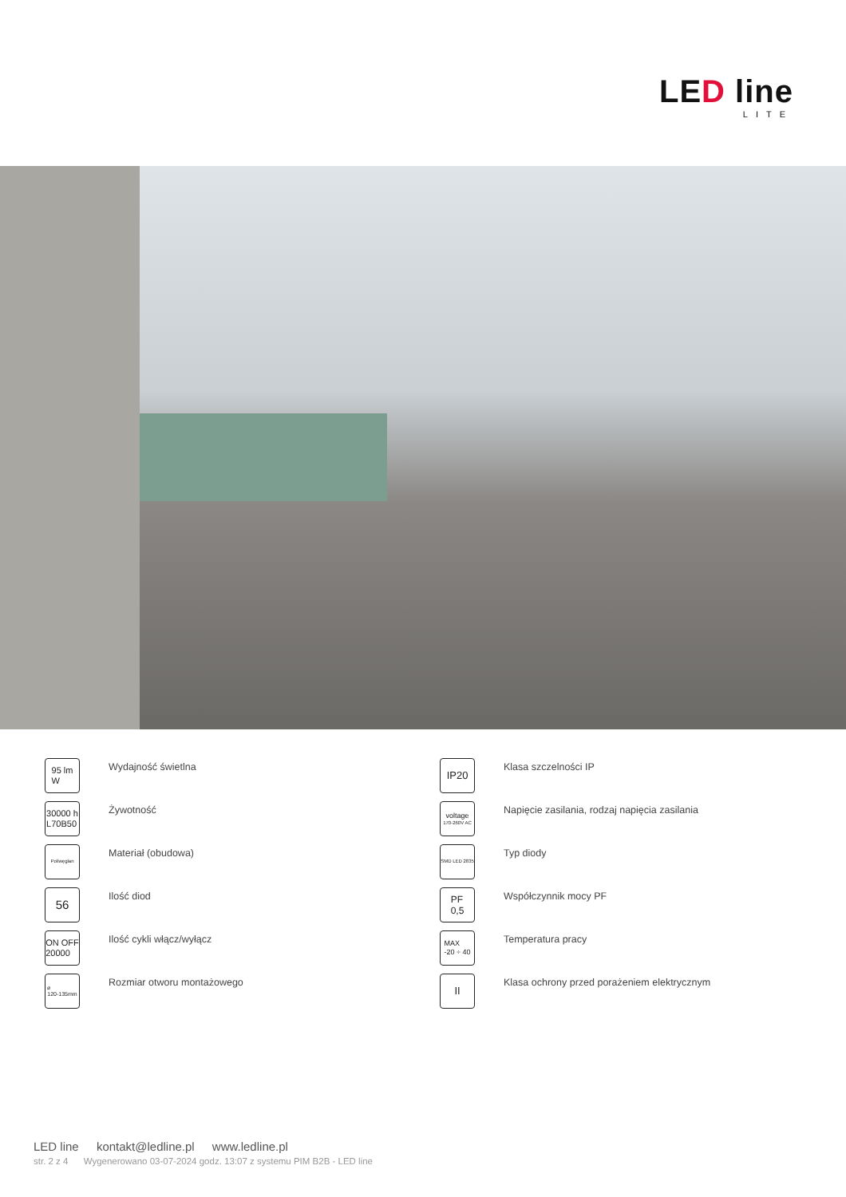LED line
LITE
95 lm
W
Wydajność świetlna
30000 h
L70B50
Żywotność
Poliwęglan
Materiał (obudowa)
56
Ilość diod
ON OFF
20000
Ilość cykli włącz/wyłącz
⌀
120-135mm
Rozmiar otworu montażowego
IP20
Klasa szczelności IP
voltage
170-260V AC
Napięcie zasilania, rodzaj napięcia zasilania
SMD LED 2835
Typ diody
PF
0,5
Współczynnik mocy PF
MAX
-20 ÷ 40
Temperatura pracy
II
Klasa ochrony przed porażeniem elektrycznym
LED line kontakt@ledline.pl www.ledline.pl
str. 2 z 4 Wygenerowano 03-07-2024 godz. 13:07 z systemu PIM B2B - LED line